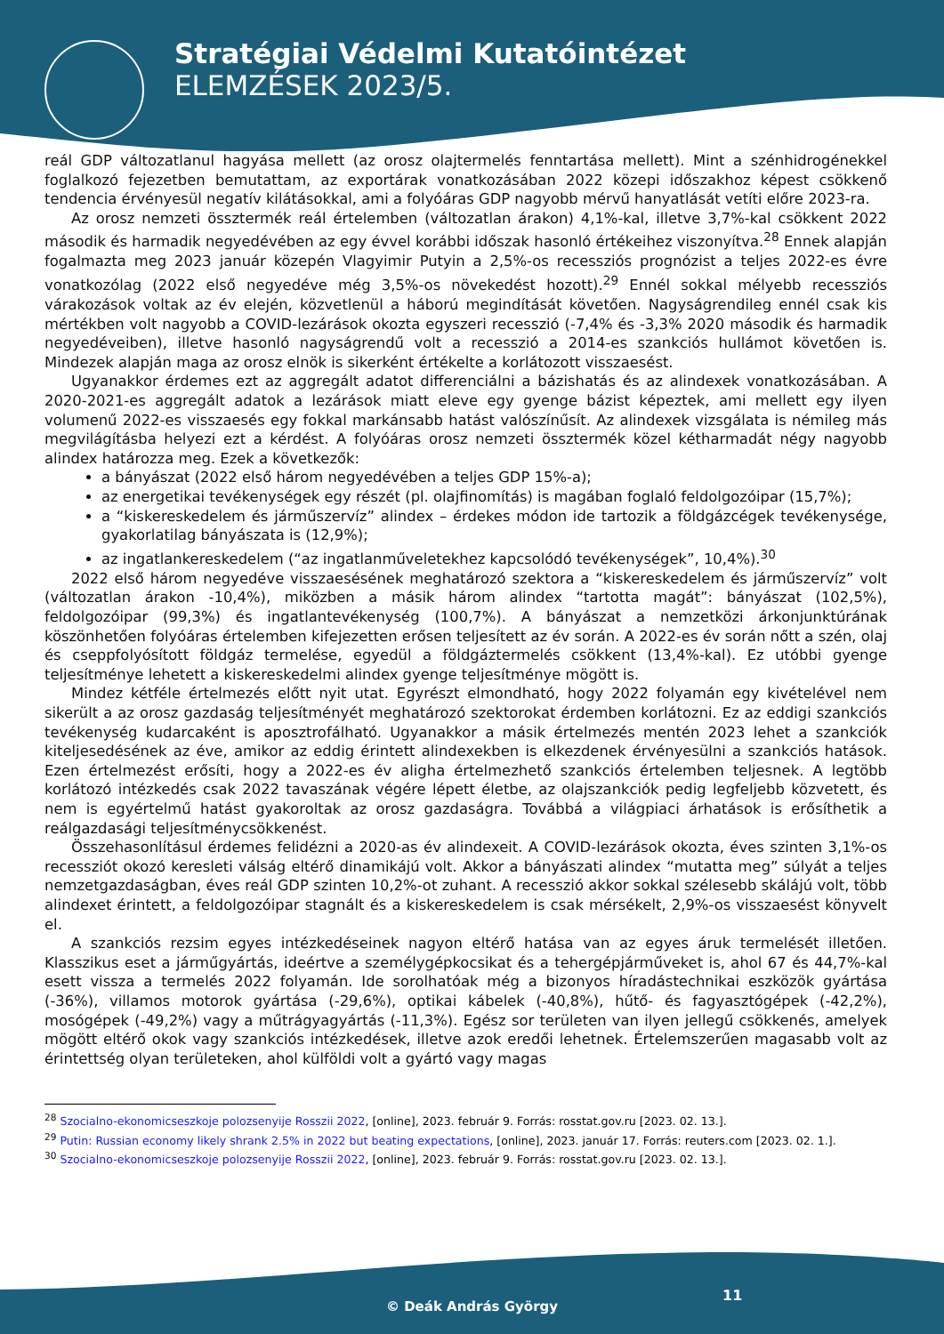Stratégiai Védelmi Kutatóintézet
ELEMZÉSEK 2023/5.
reál GDP változatlanul hagyása mellett (az orosz olajtermelés fenntartása mellett). Mint a szénhidrogénekkel foglalkozó fejezetben bemutattam, az exportárak vonatkozásában 2022 közepi időszakhoz képest csökkenő tendencia érvényesül negatív kilátásokkal, ami a folyóáras GDP nagyobb mérvű hanyatlását vetíti előre 2023-ra.
Az orosz nemzeti össztermék reál értelemben (változatlan árakon) 4,1%-kal, illetve 3,7%-kal csökkent 2022 második és harmadik negyedévében az egy évvel korábbi időszak hasonló értékeihez viszonyítva.<sup>28</sup> Ennek alapján fogalmazta meg 2023 január közepén Vlagyimir Putyin a 2,5%-os recessziós prognózist a teljes 2022-es évre vonatkozólag (2022 első negyedéve még 3,5%-os növekedést hozott).<sup>29</sup> Ennél sokkal mélyebb recessziós várakozások voltak az év elején, közvetlenül a háború megindítását követően. Nagyságrendileg ennél csak kis mértékben volt nagyobb a COVID-lezárások okozta egyszeri recesszió (-7,4% és -3,3% 2020 második és harmadik negyedéveiben), illetve hasonló nagyságrendű volt a recesszió a 2014-es szankciós hullámot követően is. Mindezek alapján maga az orosz elnök is sikerként értékelte a korlátozott visszaesést.
Ugyanakkor érdemes ezt az aggregált adatot differenciálni a bázishatás és az alindexek vonatkozásában. A 2020-2021-es aggregált adatok a lezárások miatt eleve egy gyenge bázist képeztek, ami mellett egy ilyen volumenű 2022-es visszaesés egy fokkal markánsabb hatást valószínűsít. Az alindexek vizsgálata is némileg más megvilágításba helyezi ezt a kérdést. A folyóáras orosz nemzeti össztermék közel kétharmadát négy nagyobb alindex határozza meg. Ezek a következők:
a bányászat (2022 első három negyedévében a teljes GDP 15%-a);
az energetikai tevékenységek egy részét (pl. olajfinomítás) is magában foglaló feldolgozóipar (15,7%);
a “kiskereskedelem és járműszervíz” alindex – érdekes módon ide tartozik a földgázcégek tevékenysége, gyakorlatilag bányászata is (12,9%);
az ingatlankereskedelem (“az ingatlanműveletekhez kapcsolódó tevékenységek”, 10,4%).<sup>30</sup>
2022 első három negyedéve visszaesésének meghatározó szektora a “kiskereskedelem és járműszervíz” volt (változatlan árakon -10,4%), miközben a másik három alindex “tartotta magát”: bányászat (102,5%), feldolgozóipar (99,3%) és ingatlantevékenység (100,7%). A bányászat a nemzetközi árkonjunktúrának köszönhetően folyóáras értelemben kifejezetten erősen teljesített az év során. A 2022-es év során nőtt a szén, olaj és cseppfolyósított földgáz termelése, egyedül a földgáztermelés csökkent (13,4%-kal). Ez utóbbi gyenge teljesítménye lehetett a kiskereskedelmi alindex gyenge teljesítménye mögött is.
Mindez kétféle értelmezés előtt nyit utat. Egyrészt elmondható, hogy 2022 folyamán egy kivételével nem sikerült a az orosz gazdaság teljesítményét meghatározó szektorokat érdemben korlátozni. Ez az eddigi szankciós tevékenység kudarcaként is aposztrofálható. Ugyanakkor a másik értelmezés mentén 2023 lehet a szankciók kiteljesedésének az éve, amikor az eddig érintett alindexekben is elkezdenek érvényesülni a szankciós hatások. Ezen értelmezést erősíti, hogy a 2022-es év aligha értelmezhető szankciós értelemben teljesnek. A legtöbb korlátozó intézkedés csak 2022 tavaszának végére lépett életbe, az olajszankciók pedig legfeljebb közvetett, és nem is egyértelmű hatást gyakoroltak az orosz gazdaságra. Továbbá a világpiaci árhatások is erősíthetik a reálgazdasági teljesítménycsökkenést.
Összehasonlításul érdemes felidézni a 2020-as év alindexeit. A COVID-lezárások okozta, éves szinten 3,1%-os recessziót okozó keresleti válság eltérő dinamikájú volt. Akkor a bányászati alindex “mutatta meg” súlyát a teljes nemzetgazdaságban, éves reál GDP szinten 10,2%-ot zuhant. A recesszió akkor sokkal szélesebb skálájú volt, több alindexet érintett, a feldolgozóipar stagnált és a kiskereskedelem is csak mérsékelt, 2,9%-os visszaesést könyvelt el.
A szankciós rezsim egyes intézkedéseinek nagyon eltérő hatása van az egyes áruk termelését illetően. Klasszikus eset a járműgyártás, ideértve a személygépkocsikat és a tehergépjárműveket is, ahol 67 és 44,7%-kal esett vissza a termelés 2022 folyamán. Ide sorolhatóak még a bizonyos híradástechnikai eszközök gyártása (-36%), villamos motorok gyártása (-29,6%), optikai kábelek (-40,8%), hűtő- és fagyasztógépek (-42,2%), mosógépek (-49,2%) vagy a műtrágyagyártás (-11,3%). Egész sor területen van ilyen jellegű csökkenés, amelyek mögött eltérő okok vagy szankciós intézkedések, illetve azok eredői lehetnek. Értelemszerűen magasabb volt az érintettség olyan területeken, ahol külföldi volt a gyártó vagy magas
<sup>28</sup> Szocialno-ekonomicseszkoje polozsenyije Rosszii 2022, [online], 2023. február 9. Forrás: rosstat.gov.ru [2023. 02. 13.].
<sup>29</sup> Putin: Russian economy likely shrank 2.5% in 2022 but beating expectations, [online], 2023. január 17. Forrás: reuters.com [2023. 02. 1.].
<sup>30</sup> Szocialno-ekonomicseszkoje polozsenyije Rosszii 2022, [online], 2023. február 9. Forrás: rosstat.gov.ru [2023. 02. 13.].
© Deák András György
11